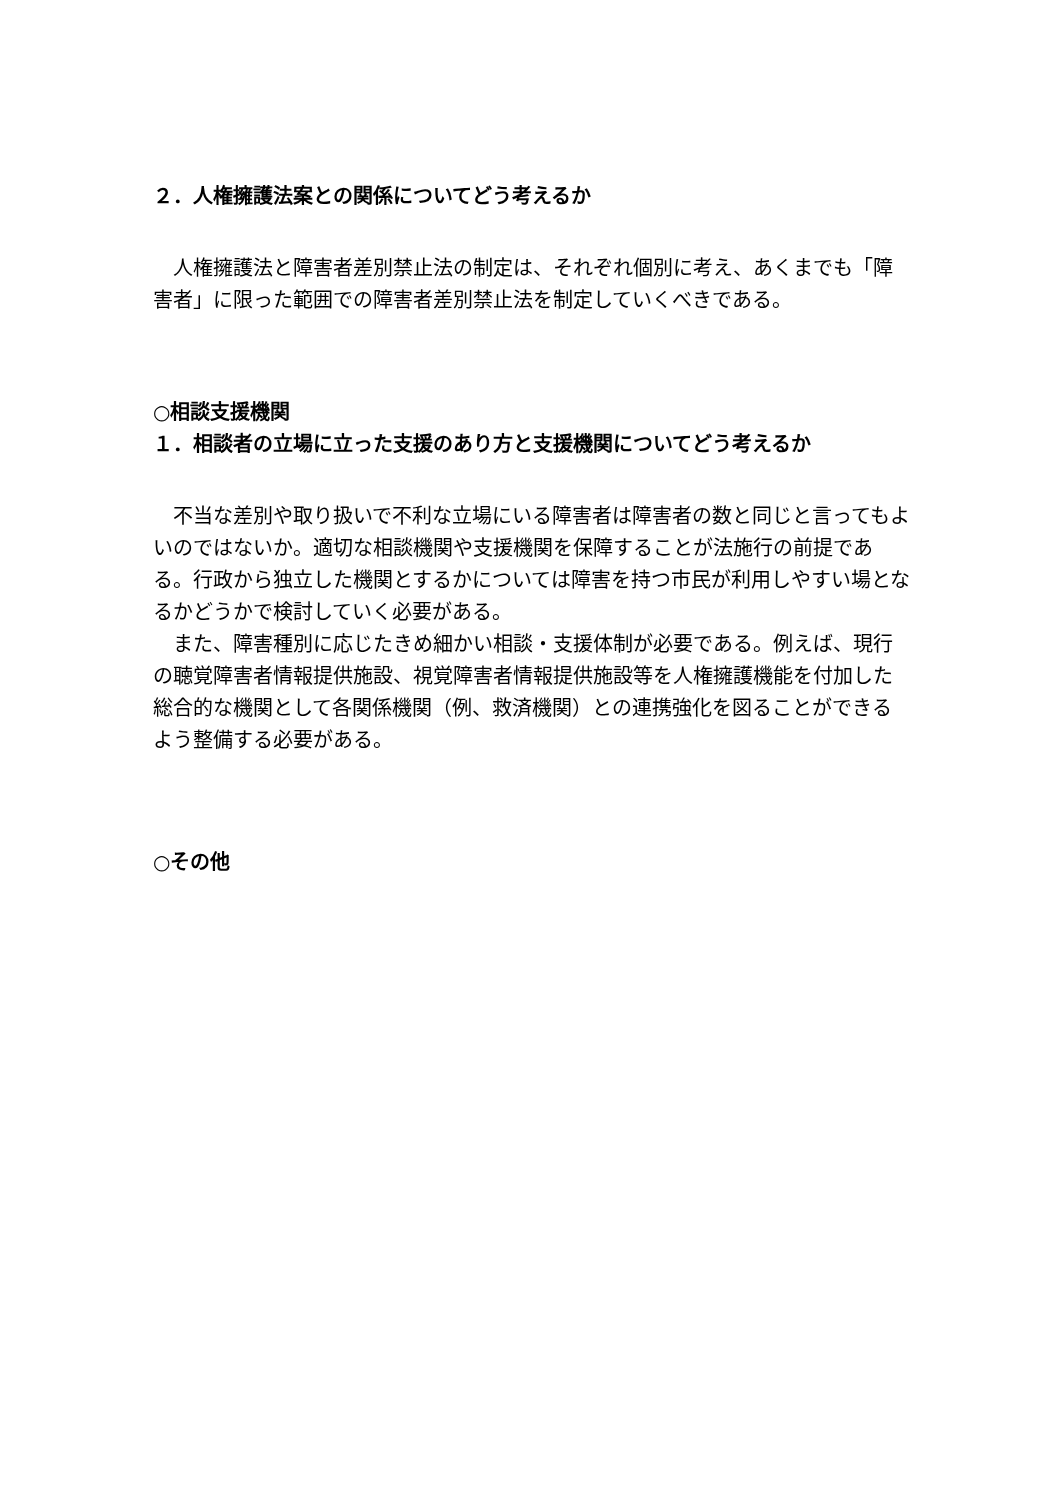２．人権擁護法案との関係についてどう考えるか
　人権擁護法と障害者差別禁止法の制定は、それぞれ個別に考え、あくまでも「障害者」に限った範囲での障害者差別禁止法を制定していくべきである。
○相談支援機関
１．相談者の立場に立った支援のあり方と支援機関についてどう考えるか
　不当な差別や取り扱いで不利な立場にいる障害者は障害者の数と同じと言ってもよいのではないか。適切な相談機関や支援機関を保障することが法施行の前提である。行政から独立した機関とするかについては障害を持つ市民が利用しやすい場となるかどうかで検討していく必要がある。
　また、障害種別に応じたきめ細かい相談・支援体制が必要である。例えば、現行の聴覚障害者情報提供施設、視覚障害者情報提供施設等を人権擁護機能を付加した総合的な機関として各関係機関（例、救済機関）との連携強化を図ることができるよう整備する必要がある。
○その他